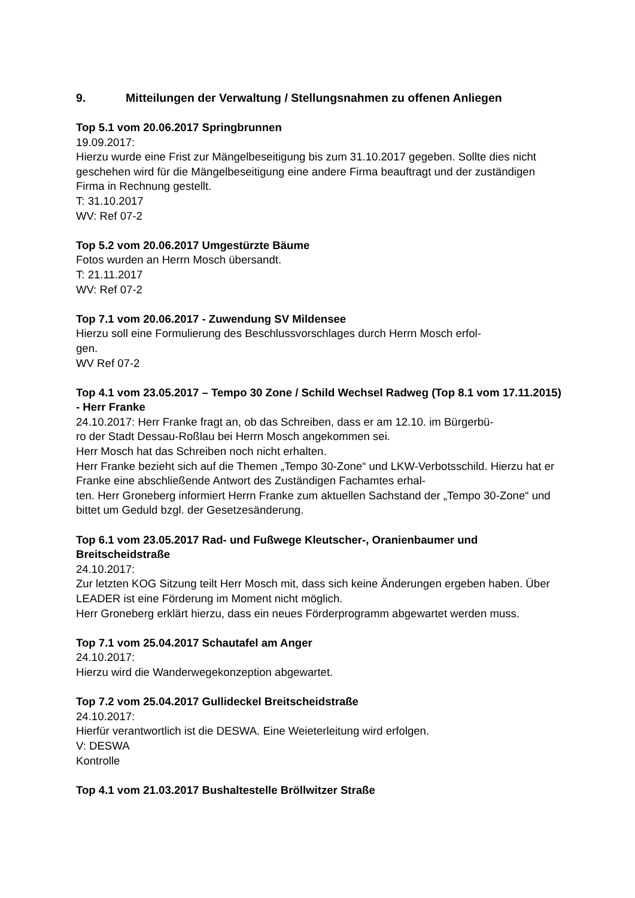9. Mitteilungen der Verwaltung / Stellungsnahmen zu offenen Anliegen
Top 5.1 vom 20.06.2017 Springbrunnen
19.09.2017:
Hierzu wurde eine Frist zur Mängelbeseitigung bis zum 31.10.2017 gegeben. Sollte dies nicht geschehen wird für die Mängelbeseitigung eine andere Firma beauftragt und der zuständigen Firma in Rechnung gestellt.
T: 31.10.2017
WV: Ref 07-2
Top 5.2 vom 20.06.2017 Umgestürzte Bäume
Fotos wurden an Herrn Mosch übersandt.
T: 21.11.2017
WV: Ref 07-2
Top 7.1 vom 20.06.2017 - Zuwendung SV Mildensee
Hierzu soll eine Formulierung des Beschlussvorschlages durch Herrn Mosch erfol-
gen.
WV Ref 07-2
Top 4.1 vom 23.05.2017 – Tempo 30 Zone / Schild Wechsel Radweg (Top 8.1 vom 17.11.2015) - Herr Franke
24.10.2017: Herr Franke fragt an, ob das Schreiben, dass er am 12.10. im Bürgerbü-
ro der Stadt Dessau-Roßlau bei Herrn Mosch angekommen sei.
Herr Mosch hat das Schreiben noch nicht erhalten.
Herr Franke bezieht sich auf die Themen „Tempo 30-Zone“ und LKW-Verbotsschild. Hierzu hat er Franke eine abschließende Antwort des Zuständigen Fachamtes erhal-
ten. Herr Groneberg informiert Herrn Franke zum aktuellen Sachstand der „Tempo 30-Zone“ und bittet um Geduld bzgl. der Gesetzesänderung.
Top 6.1 vom 23.05.2017 Rad- und Fußwege Kleutscher-, Oranienbaumer und Breitscheidstraße
24.10.2017:
Zur letzten KOG Sitzung teilt Herr Mosch mit, dass sich keine Änderungen ergeben haben. Über LEADER ist eine Förderung im Moment nicht möglich.
Herr Groneberg erklärt hierzu, dass ein neues Förderprogramm abgewartet werden muss.
Top 7.1 vom 25.04.2017 Schautafel am Anger
24.10.2017:
Hierzu wird die Wanderwegekonzeption abgewartet.
Top 7.2 vom 25.04.2017 Gullideckel Breitscheidstraße
24.10.2017:
Hierfür verantwortlich ist die DESWA. Eine Weieterleitung wird erfolgen.
V: DESWA
Kontrolle
Top 4.1 vom 21.03.2017 Bushaltestelle Bröllwitzer Straße